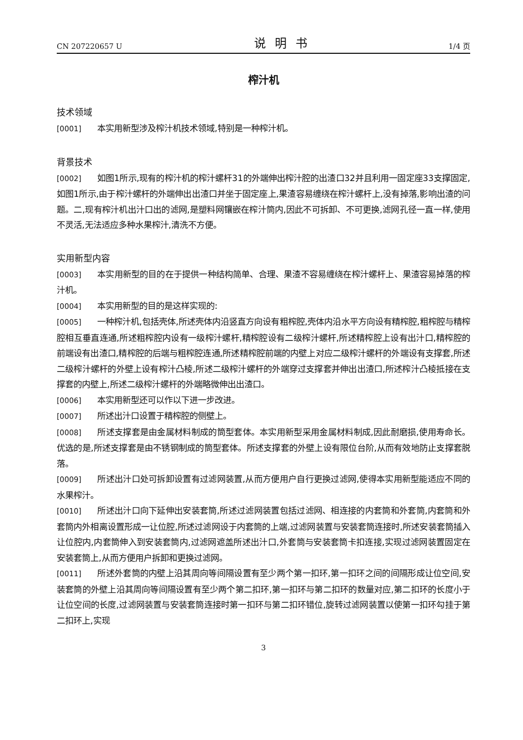CN 207220657 U 说明书 1/4 页
榨汁机
技术领域
[0001] 本实用新型涉及榨汁机技术领域,特别是一种榨汁机。
背景技术
[0002] 如图1所示,现有的榨汁机的榨汁螺杆31的外端伸出榨汁腔的出渣口32并且利用一固定座33支撑固定,如图1所示,由于榨汁螺杆的外端伸出出渣口并坐于固定座上,果渣容易缠绕在榨汁螺杆上,没有掉落,影响出渣的问题。二,现有榨汁机出汁口出的滤网,是塑料网镶嵌在榨汁筒内,因此不可拆卸、不可更换,滤网孔径一直一样,使用不灵活,无法适应多种水果榨汁,清洗不方便。
实用新型内容
[0003] 本实用新型的目的在于提供一种结构简单、合理、果渣不容易缠绕在榨汁螺杆上、果渣容易掉落的榨汁机。
[0004] 本实用新型的目的是这样实现的:
[0005] 一种榨汁机,包括壳体,所述壳体内沿竖直方向设有粗榨腔,壳体内沿水平方向设有精榨腔,粗榨腔与精榨腔相互垂直连通,所述粗榨腔内设有一级榨汁螺杆,精榨腔设有二级榨汁螺杆,所述精榨腔上设有出汁口,精榨腔的前端设有出渣口,精榨腔的后端与粗榨腔连通,所述精榨腔前端的内壁上对应二级榨汁螺杆的外端设有支撑套,所述二级榨汁螺杆的外壁上设有榨汁凸棱,所述二级榨汁螺杆的外端穿过支撑套并伸出出渣口,所述榨汁凸棱抵接在支撑套的内壁上,所述二级榨汁螺杆的外端略微伸出出渣口。
[0006] 本实用新型还可以作以下进一步改进。
[0007] 所述出汁口设置于精榨腔的侧壁上。
[0008] 所述支撑套是由金属材料制成的筒型套体。本实用新型采用金属材料制成,因此耐磨损,使用寿命长。优选的是,所述支撑套是由不锈钢制成的筒型套体。所述支撑套的外壁上设有限位台阶,从而有效地防止支撑套脱落。
[0009] 所述出汁口处可拆卸设置有过滤网装置,从而方便用户自行更换过滤网,使得本实用新型能适应不同的水果榨汁。
[0010] 所述出汁口向下延伸出安装套筒,所述过滤网装置包括过滤网、相连接的内套筒和外套筒,内套筒和外套筒内外相离设置形成一让位腔,所述过滤网设于内套筒的上端,过滤网装置与安装套筒连接时,所述安装套筒插入让位腔内,内套筒伸入到安装套筒内,过滤网遮盖所述出汁口,外套筒与安装套筒卡扣连接,实现过滤网装置固定在安装套筒上,从而方便用户拆卸和更换过滤网。
[0011] 所述外套筒的内壁上沿其周向等间隔设置有至少两个第一扣环,第一扣环之间的间隔形成让位空间,安装套筒的外壁上沿其周向等间隔设置有至少两个第二扣环,第一扣环与第二扣环的数量对应,第二扣环的长度小于让位空间的长度,过滤网装置与安装套筒连接时第一扣环与第二扣环错位,旋转过滤网装置以使第一扣环勾挂于第二扣环上,实现
3